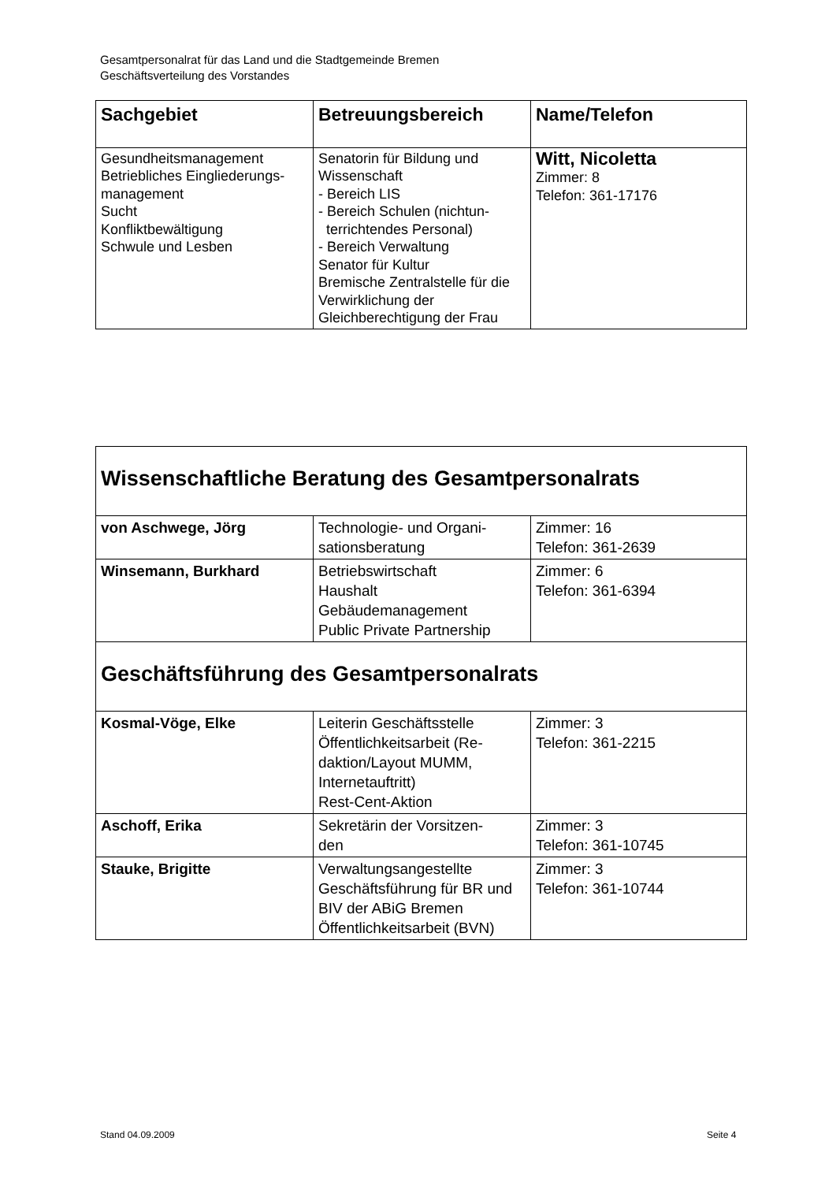Gesamtpersonalrat für das Land und die Stadtgemeinde Bremen
Geschäftsverteilung des Vorstandes
| Sachgebiet | Betreuungsbereich | Name/Telefon |
| --- | --- | --- |
| Gesundheitsmanagement Betriebliches Eingliederungs- management Sucht Konfliktbewältigung Schwule und Lesben | Senatorin für Bildung und Wissenschaft - Bereich LIS - Bereich Schulen (nichtun- terrichtendes Personal) - Bereich Verwaltung Senator für Kultur Bremische Zentralstelle für die Verwirklichung der Gleichberechtigung der Frau | Witt, Nicoletta Zimmer: 8 Telefon: 361-17176 |
| Wissenschaftliche Beratung des Gesamtpersonalrats | | |
| von Aschwege, Jörg | Technologie- und Organi- sationsberatung | Zimmer: 16 Telefon: 361-2639 |
| Winsemann, Burkhard | Betriebswirtschaft Haushalt Gebäudemanagement Public Private Partnership | Zimmer: 6 Telefon: 361-6394 |
| Geschäftsführung des Gesamtpersonalrats | | |
| Kosmal-Vöge, Elke | Leiterin Geschäftsstelle Öffentlichkeitsarbeit (Re- daktion/Layout MUMM, Internetauftritt) Rest-Cent-Aktion | Zimmer: 3 Telefon: 361-2215 |
| Aschoff, Erika | Sekretärin der Vorsitzen- den | Zimmer: 3 Telefon: 361-10745 |
| Stauke, Brigitte | Verwaltungsangestellte Geschäftsführung für BR und BIV der ABiG Bremen Öffentlichkeitsarbeit (BVN) | Zimmer: 3 Telefon: 361-10744 |
Stand 04.09.2009 Seite 4